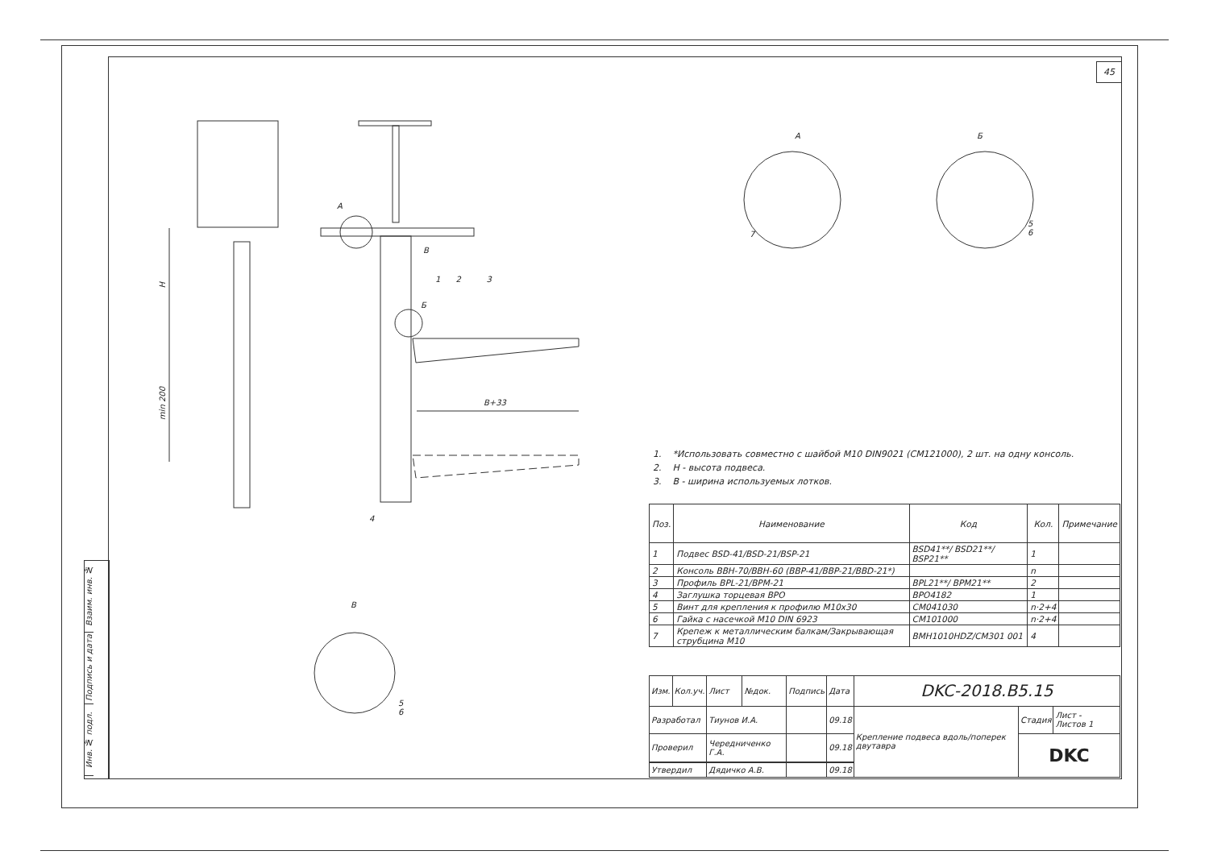45
Взаим. инв. №
Подпись и дата
Инв. № подл.
H
min 200
B+33
А
В
1 2 3
Б
4
А Б
7
5
6
В
5
6
1. *Использовать совместно с шайбой M10 DIN9021 (CM121000), 2 шт. на одну консоль.
2. H - высота подвеса.
3. B - ширина используемых лотков.
| Поз. | Наименование | Код | Кол. | Примечание |
| --- | --- | --- | --- | --- |
| 1 | Подвес BSD-41/BSD-21/BSP-21 | BSD41**/ BSD21**/ BSP21** | 1 | |
| 2 | Консоль BBH-70/BBH-60 (BBP-41/BBP-21/BBD-21*) | | n | |
| 3 | Профиль BPL-21/BPM-21 | BPL21**/ BPM21** | 2 | |
| 4 | Заглушка торцевая BPO | BPO4182 | 1 | |
| 5 | Винт для крепления к профилю M10x30 | CM041030 | n·2+4 | |
| 6 | Гайка с насечкой M10 DIN 6923 | CM101000 | n·2+4 | |
| 7 | Крепеж к металлическим балкам/Закрывающая струбцина M10 | BMH1010HDZ/CM301 001 | 4 | |
| Изм. | Кол.уч. | Лист | №док. | Подпись | Дата | DKC-2018.B5.15 | | |
| Разработал | | Тиунов И.А. | | | 09.18 | Крепление подвеса вдоль/поперек двутавра | Стадия | Лист - Листов 1 |
| Проверил | | Чередниченко Г.А. | | | 09.18 | | DKC | |
| Утвердил | | Дядичко А.В. | | | 09.18 | | | |